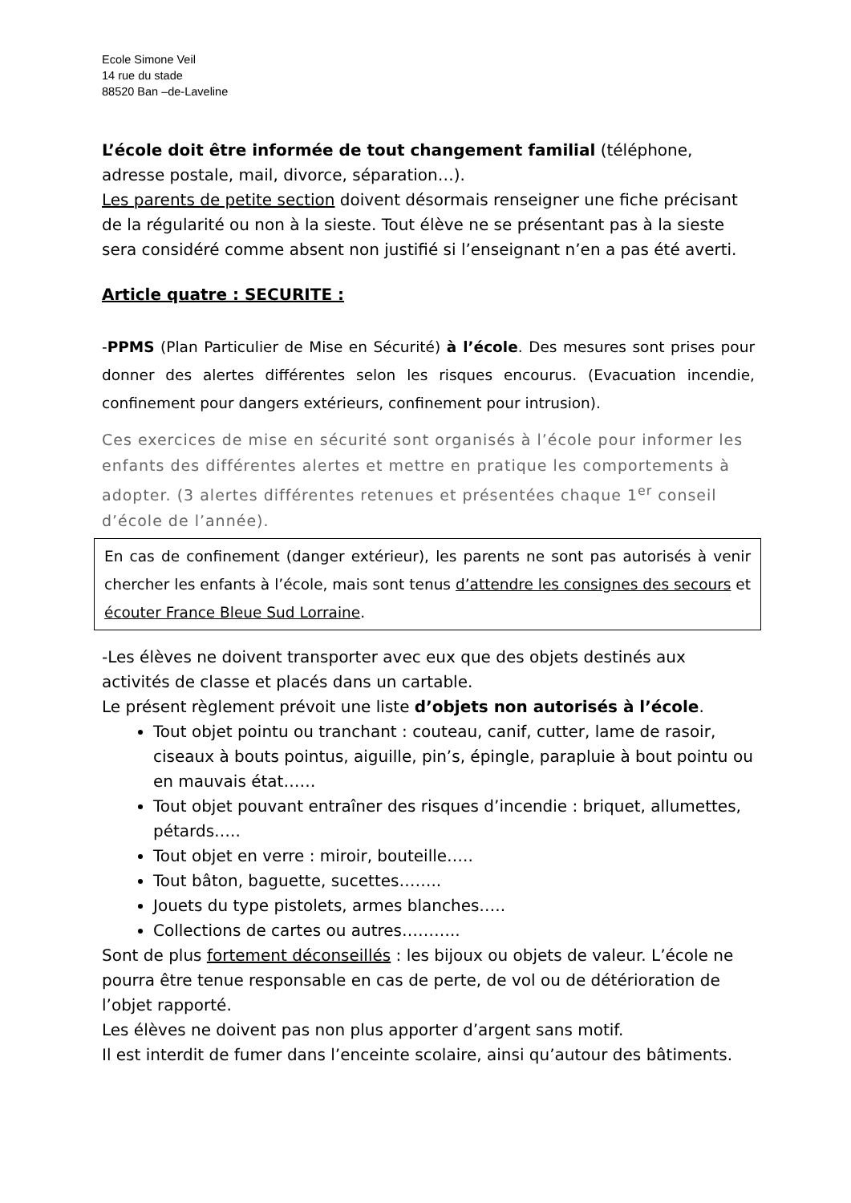Ecole Simone Veil
14 rue du stade
88520 Ban –de-Laveline
L’école doit être informée de tout changement familial (téléphone, adresse postale, mail, divorce, séparation…).
Les parents de petite section doivent désormais renseigner une fiche précisant de la régularité ou non à la sieste. Tout élève ne se présentant pas à la sieste sera considéré comme absent non justifié si l’enseignant n’en a pas été averti.
Article quatre : SECURITE :
-PPMS (Plan Particulier de Mise en Sécurité) à l’école. Des mesures sont prises pour donner des alertes différentes selon les risques encourus. (Evacuation incendie, confinement pour dangers extérieurs, confinement pour intrusion).
Ces exercices de mise en sécurité sont organisés à l’école pour informer les enfants des différentes alertes et mettre en pratique les comportements à adopter. (3 alertes différentes retenues et présentées chaque 1<sup>er</sup> conseil d’école de l’année).
En cas de confinement (danger extérieur), les parents ne sont pas autorisés à venir chercher les enfants à l’école, mais sont tenus d’attendre les consignes des secours et écouter France Bleue Sud Lorraine.
-Les élèves ne doivent transporter avec eux que des objets destinés aux activités de classe et placés dans un cartable.
Le présent règlement prévoit une liste d’objets non autorisés à l’école.
Tout objet pointu ou tranchant : couteau, canif, cutter, lame de rasoir, ciseaux à bouts pointus, aiguille, pin’s, épingle, parapluie à bout pointu ou en mauvais état……
Tout objet pouvant entraîner des risques d’incendie : briquet, allumettes, pétards…..
Tout objet en verre : miroir, bouteille…..
Tout bâton, baguette, sucettes……..
Jouets du type pistolets, armes blanches…..
Collections de cartes ou autres………..
Sont de plus fortement déconseillés : les bijoux ou objets de valeur. L’école ne pourra être tenue responsable en cas de perte, de vol ou de détérioration de l’objet rapporté.
Les élèves ne doivent pas non plus apporter d’argent sans motif.
Il est interdit de fumer dans l’enceinte scolaire, ainsi qu’autour des bâtiments.